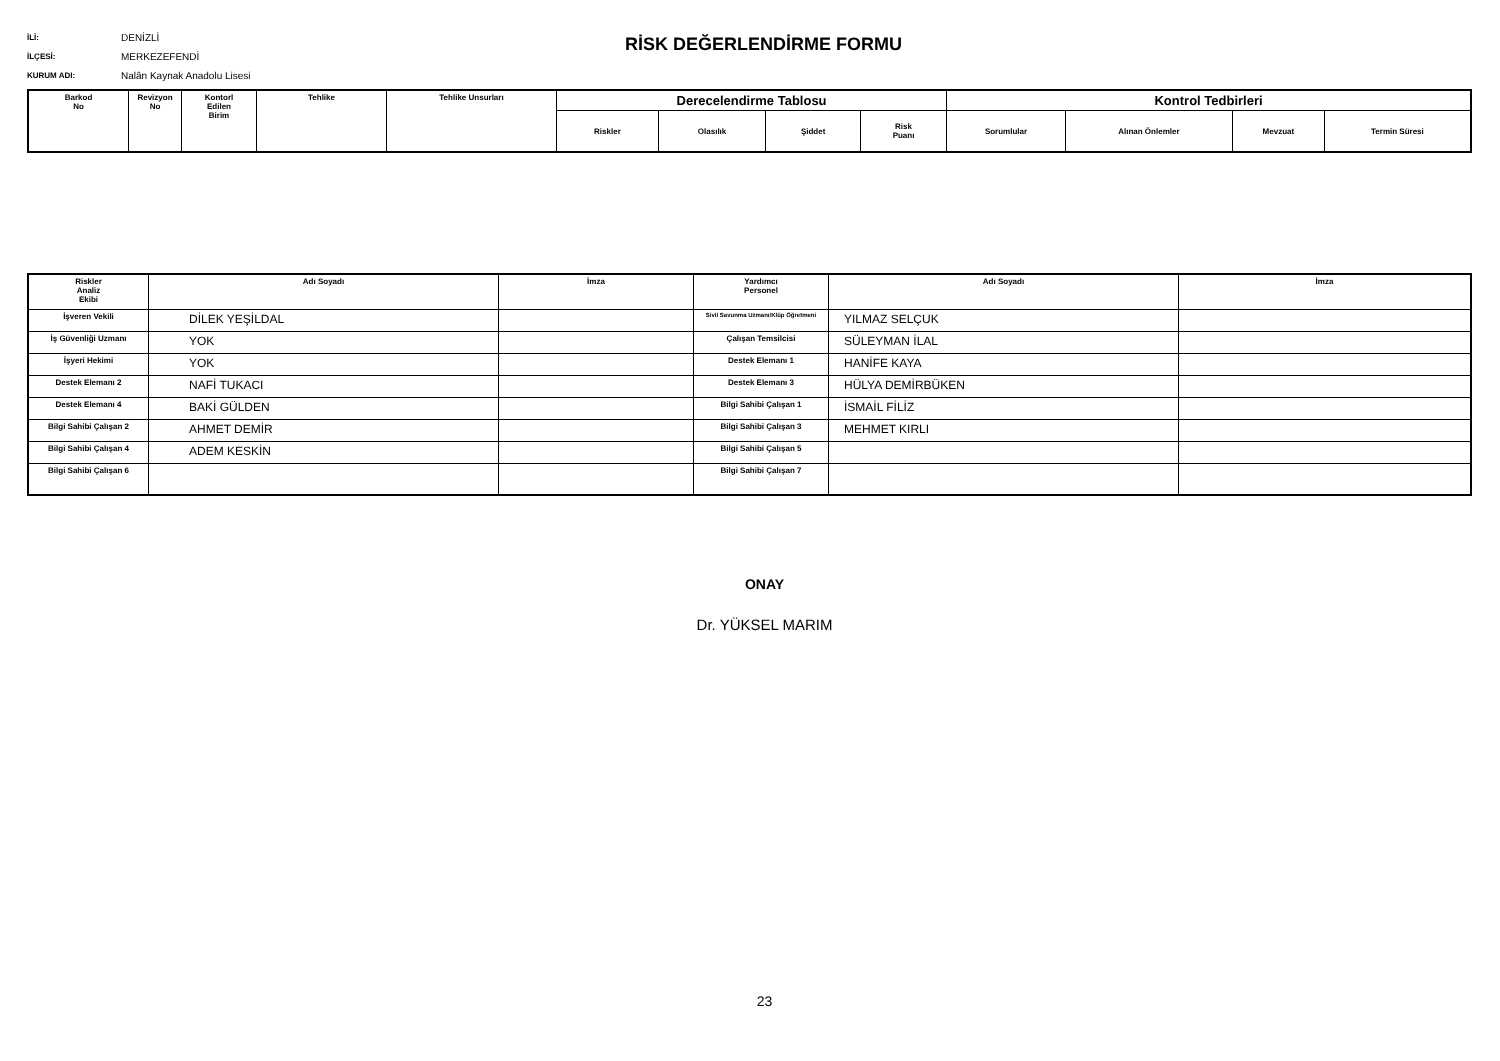İLİ: DENİZLİ
İLÇESİ: MERKEZEFENDİ
KURUM ADI: Nalân Kaynak Anadolu Lisesi
RİSK DEĞERLENDİRME FORMU
| Barkod No | Revizyon No | Kontorl Edilen Birim | Tehlike | Tehlike Unsurları | Derecelendirme Tablosu | | | | Kontrol Tedbirleri | | | |
| --- | --- | --- | --- | --- | --- | --- | --- | --- | --- | --- | --- | --- |
| | | | | | Riskler | Olasılık | Şiddet | Risk Puanı | Sorumlular | Alınan Önlemler | Mevzuat | Termin Süresi |
| Riskler Analiz Ekibi | Adı Soyadı | İmza | Yardımcı Personel | Adı Soyadı | İmza |
| --- | --- | --- | --- | --- | --- |
| İşveren Vekili | DİLEK YEŞİLDAL | | Sivil Savunma Uzmanı/Klüp Öğretmeni | YILMAZ SELÇUK | |
| İş Güvenliği Uzmanı | YOK | | Çalışan Temsilcisi | SÜLEYMAN İLAL | |
| İşyeri Hekimi | YOK | | Destek Elemanı 1 | HANİFE KAYA | |
| Destek Elemanı 2 | NAFİ TUKACI | | Destek Elemanı 3 | HÜLYA DEMİRBÜKEN | |
| Destek Elemanı 4 | BAKİ GÜLDEN | | Bilgi Sahibi Çalışan 1 | İSMAİL FİLİZ | |
| Bilgi Sahibi Çalışan 2 | AHMET DEMİR | | Bilgi Sahibi Çalışan 3 | MEHMET KIRLI | |
| Bilgi Sahibi Çalışan 4 | ADEM KESKİN | | Bilgi Sahibi Çalışan 5 | | |
| Bilgi Sahibi Çalışan 6 | | | Bilgi Sahibi Çalışan 7 | | |
ONAY
Dr. YÜKSEL MARIM
23